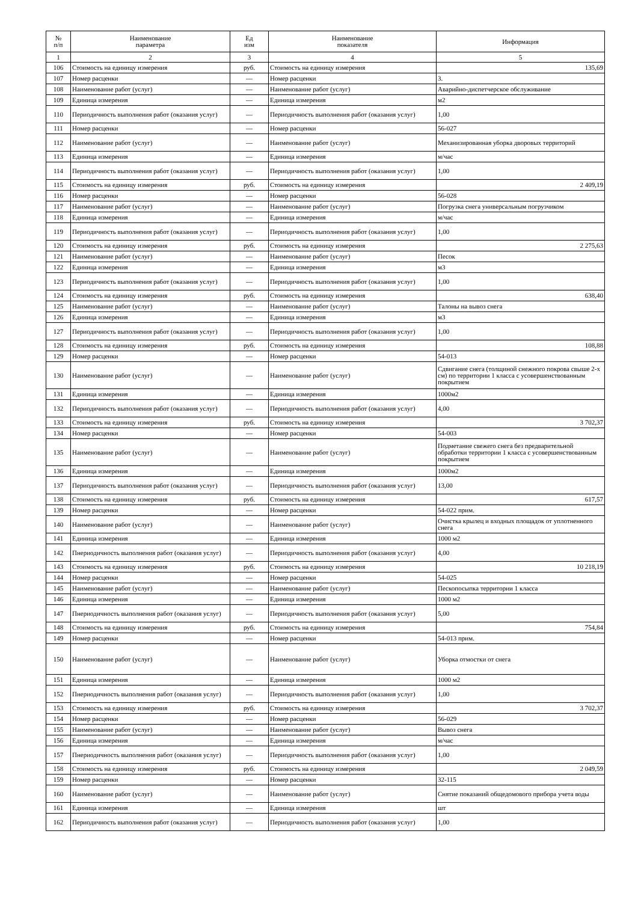| № п/п | Наименование параметра | Ед изм | Наименование показателя | Информация |
| --- | --- | --- | --- | --- |
| 1 | 2 | 3 | 4 | 5 |
| 106 | Стоимость на единицу измерения | руб. | Стоимость на единицу измерения | 135,69 |
| 107 | Номер расценки | — | Номер расценки | 3. |
| 108 | Наименование работ (услуг) | — | Наименование работ (услуг) | Аварийно-диспетчерское обслуживание |
| 109 | Единица измерения | — | Единица измерения | м2 |
| 110 | Периодичность выполнения работ (оказания услуг) | — | Периодичность выполнения работ (оказания услуг) | 1,00 |
| 111 | Номер расценки | — | Номер расценки | 56-027 |
| 112 | Наименование работ (услуг) | — | Наименование работ (услуг) | Механизированная уборка дворовых территорий |
| 113 | Единица измерения | — | Единица измерения | м/час |
| 114 | Периодичность выполнения работ (оказания услуг) | — | Периодичность выполнения работ (оказания услуг) | 1,00 |
| 115 | Стоимость на единицу измерения | руб. | Стоимость на единицу измерения | 2 409,19 |
| 116 | Номер расценки | — | Номер расценки | 56-028 |
| 117 | Наименование работ (услуг) | — | Наименование работ (услуг) | Погрузка снега универсальным погрузчиком |
| 118 | Единица измерения | — | Единица измерения | м/час |
| 119 | Периодичность выполнения работ (оказания услуг) | — | Периодичность выполнения работ (оказания услуг) | 1,00 |
| 120 | Стоимость на единицу измерения | руб. | Стоимость на единицу измерения | 2 275,63 |
| 121 | Наименование работ (услуг) | — | Наименование работ (услуг) | Песок |
| 122 | Единица измерения | — | Единица измерения | м3 |
| 123 | Периодичность выполнения работ (оказания услуг) | — | Периодичность выполнения работ (оказания услуг) | 1,00 |
| 124 | Стоимость на единицу измерения | руб. | Стоимость на единицу измерения | 638,40 |
| 125 | Наименование работ (услуг) | — | Наименование работ (услуг) | Талоны на вывоз снега |
| 126 | Единица измерения | — | Единица измерения | м3 |
| 127 | Периодичность выполнения работ (оказания услуг) | — | Периодичность выполнения работ (оказания услуг) | 1,00 |
| 128 | Стоимость на единицу измерения | руб. | Стоимость на единицу измерения | 108,88 |
| 129 | Номер расценки | — | Номер расценки | 54-013 |
| 130 | Наименование работ (услуг) | — | Наименование работ (услуг) | Сдвигание снега (толщиной снежного покрова свыше 2-х см) по территории 1 класса с усовершенствованным покрытием |
| 131 | Единица измерения | — | Единица измерения | 1000м2 |
| 132 | Периодичность выполнения работ (оказания услуг) | — | Периодичность выполнения работ (оказания услуг) | 4,00 |
| 133 | Стоимость на единицу измерения | руб. | Стоимость на единицу измерения | 3 702,37 |
| 134 | Номер расценки | — | Номер расценки | 54-003 |
| 135 | Наименование работ (услуг) | — | Наименование работ (услуг) | Подметание свежего снега без предварительной обработки территории 1 класса с усовершенствованным покрытием |
| 136 | Единица измерения | — | Единица измерения | 1000м2 |
| 137 | Периодичность выполнения работ (оказания услуг) | — | Периодичность выполнения работ (оказания услуг) | 13,00 |
| 138 | Стоимость на единицу измерения | руб. | Стоимость на единицу измерения | 617,57 |
| 139 | Номер расценки | — | Номер расценки | 54-022 прим. |
| 140 | Наименование работ (услуг) | — | Наименование работ (услуг) | Очистка крылец и входных площадок от уплотненного снега |
| 141 | Единица измерения | — | Единица измерения | 1000 м2 |
| 142 | Пнериодичность выполнения работ (оказания услуг) | — | Периодичность выполнения работ (оказания услуг) | 4,00 |
| 143 | Стоимость на единицу измерения | руб. | Стоимость на единицу измерения | 10 218,19 |
| 144 | Номер расценки | — | Номер расценки | 54-025 |
| 145 | Наименование работ (услуг) | — | Наименование работ (услуг) | Пескопосыпка территории 1 класса |
| 146 | Единица измерения | — | Единица измерения | 1000 м2 |
| 147 | Пнериодичность выполнения работ (оказания услуг) | — | Периодичность выполнения работ (оказания услуг) | 5,00 |
| 148 | Стоимость на единицу измерения | руб. | Стоимость на единицу измерения | 754,84 |
| 149 | Номер расценки | — | Номер расценки | 54-013 прим. |
| 150 | Наименование работ (услуг) | — | Наименование работ (услуг) | Уборка отмостки от снега |
| 151 | Единица измерения | — | Единица измерения | 1000 м2 |
| 152 | Пнериодичность выполнения работ (оказания услуг) | — | Периодичность выполнения работ (оказания услуг) | 1,00 |
| 153 | Стоимость на единицу измерения | руб. | Стоимость на единицу измерения | 3 702,37 |
| 154 | Номер расценки | — | Номер расценки | 56-029 |
| 155 | Наименование работ (услуг) | — | Наименование работ (услуг) | Вывоз снега |
| 156 | Единица измерения | — | Единица измерения | м/час |
| 157 | Пнериодичность выполнения работ (оказания услуг) | — | Периодичность выполнения работ (оказания услуг) | 1,00 |
| 158 | Стоимость на единицу измерения | руб. | Стоимость на единицу измерения | 2 049,59 |
| 159 | Номер расценки | — | Номер расценки | 32-115 |
| 160 | Наименование работ (услуг) | — | Наименование работ (услуг) | Снятие показаний общедомового прибора учета воды |
| 161 | Единица измерения | — | Единица измерения | шт |
| 162 | Периодичность выполнения работ (оказания услуг) | — | Периодичность выполнения работ (оказания услуг) | 1,00 |